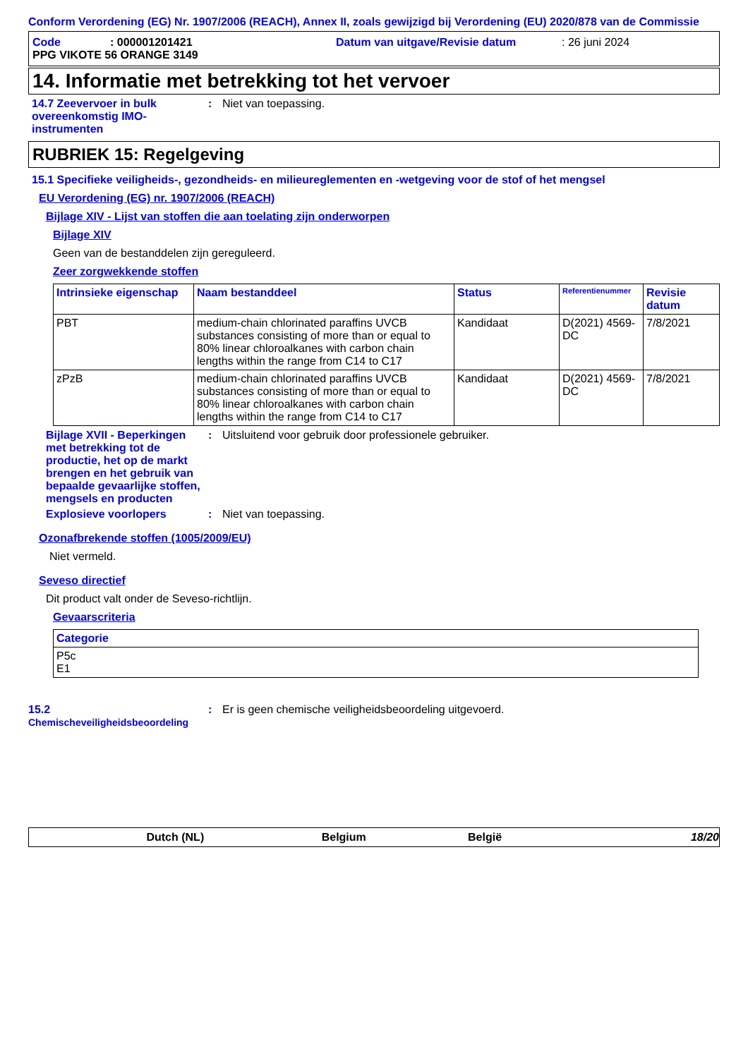Conform Verordening (EG) Nr. 1907/2006 (REACH), Annex II, zoals gewijzigd bij Verordening (EU) 2020/878 van de Commissie
Code: 000001201421 Datum van uitgave/Revisie datum: 26 juni 2024
PPG VIKOTE 56 ORANGE 3149
14. Informatie met betrekking tot het vervoer
14.7 Zeevervoer in bulk overeenkomstig IMO-instrumenten
: Niet van toepassing.
RUBRIEK 15: Regelgeving
15.1 Specifieke veiligheids-, gezondheids- en milieureglementen en -wetgeving voor de stof of het mengsel
EU Verordening (EG) nr. 1907/2006 (REACH)
Bijlage XIV - Lijst van stoffen die aan toelating zijn onderworpen
Bijlage XIV
Geen van de bestanddelen zijn gereguleerd.
Zeer zorgwekkende stoffen
| Intrinsieke eigenschap | Naam bestanddeel | Status | Referentienummer | Revisie datum |
| --- | --- | --- | --- | --- |
| PBT | medium-chain chlorinated paraffins UVCB substances consisting of more than or equal to 80% linear chloroalkanes with carbon chain lengths within the range from C14 to C17 | Kandidaat | D(2021) 4569-DC | 7/8/2021 |
| zPzB | medium-chain chlorinated paraffins UVCB substances consisting of more than or equal to 80% linear chloroalkanes with carbon chain lengths within the range from C14 to C17 | Kandidaat | D(2021) 4569-DC | 7/8/2021 |
Bijlage XVII - Beperkingen met betrekking tot de productie, het op de markt brengen en het gebruik van bepaalde gevaarlijke stoffen, mengsels en producten
: Uitsluitend voor gebruik door professionele gebruiker.
Explosieve voorlopers : Niet van toepassing.
Ozonafbrekende stoffen (1005/2009/EU)
Niet vermeld.
Seveso directief
Dit product valt onder de Seveso-richtlijn.
Gevaarscriteria
| Categorie |
| --- |
| P5c E1 |
15.2
Chemischeveiligheidsbeoordeling
: Er is geen chemische veiligheidsbeoordeling uitgevoerd.
Dutch (NL) Belgium België 18/20